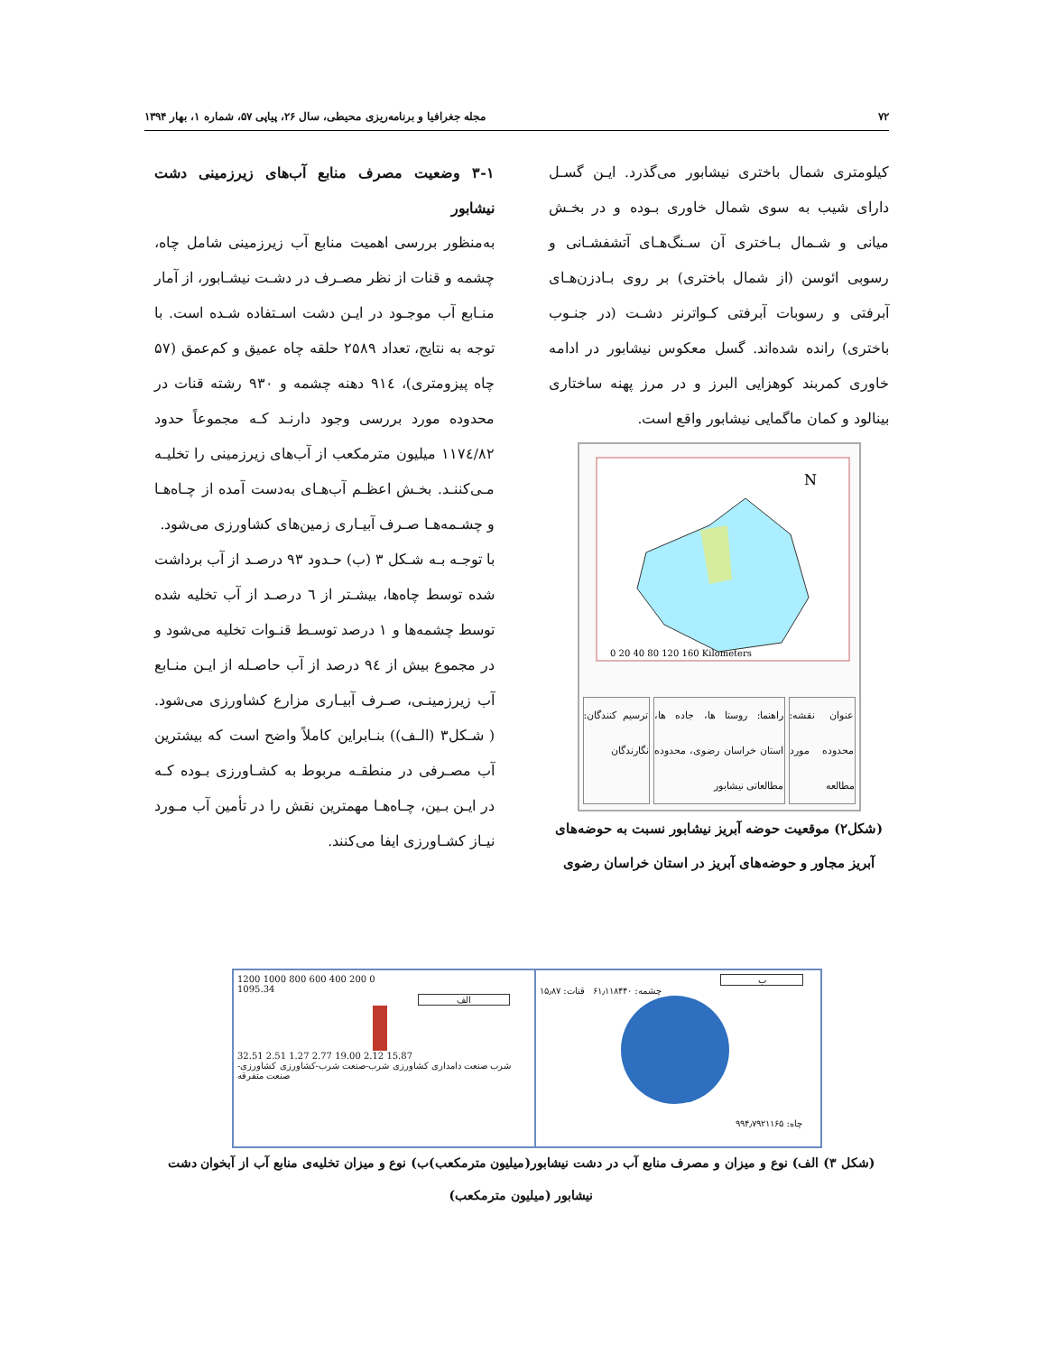۷۲ مجله جغرافیا و برنامه‌ریزی محیطی، سال ۲۶، پیاپی ۵۷، شماره ۱، بهار ۱۳۹۴
کیلومتری شمال باختری نیشابور می‌گذرد. ایـن گسـل دارای شیب به سوی شمال خاوری بـوده و در بخـش میانی و شـمال بـاختری آن سـنگ‌هـای آتشفشـانی و رسوبی ائوسن (از شمال باختری) بر روی بـادزن‌هـای آبرفتی و رسوبات آبرفتی کـواترنر دشـت (در جنـوب باختری) رانده شده‌اند. گسل معکوس نیشابور در ادامه خاوری کمربند کوهزایی البرز و در مرز پهنه ساختاری بینالود و کمان ماگمایی نیشابور واقع است.
N
0 20 40 80 120 160 Kilometers
عنوان نقشه: محدوده مورد مطالعه راهنما: روستا ها، جاده ها، استان خراسان رضوی، محدوده مطالعاتی نیشابور
ترسیم کنندگان: نگارندگان
(شکل۲) موقعیت حوضه آبریز نیشابور نسبت به حوضه‌های آبریز مجاور و حوضه‌های آبریز در استان خراسان رضوی
۳-۱ وضعیت مصرف منابع آب‌های زیرزمینی دشت نیشابور
به‌منظور بررسی اهمیت منابع آب زیرزمینی شامل چاه، چشمه و قنات از نظر مصـرف در دشـت نیشـابور، از آمار منـابع آب موجـود در ایـن دشت اسـتفاده شـده است. با توجه به نتایج، تعداد ۲۵۸۹ حلقه چاه عمیق و کم‌عمق (۵۷ چاه پیزومتری)، ۹۱٤ دهنه چشمه و ۹۳۰ رشته قنات در محدوده مورد بررسی وجود دارنـد کـه مجموعاً حدود ۱۱۷٤/۸۲ میلیون مترمکعب از آب‌های زیرزمینی را تخلیـه مـی‌کننـد. بخـش اعظـم آب‌هـای به‌دست آمده از چـاه‌هـا و چشـمه‌هـا صـرف آبیـاری زمین‌های کشاورزی می‌شود.
با توجـه بـه شـکل ۳ (ب) حـدود ۹۳ درصـد از آب برداشت شده توسط چاه‌ها، بیشـتر از ٦ درصـد از آب تخلیه شده توسط چشمه‌ها و ۱ درصد توسـط قنـوات تخلیه می‌شود و در مجموع بیش از ۹٤ درصد از آب حاصـله از ایـن منـابع آب زیرزمینـی، صـرف آبیـاری مزارع کشاورزی می‌شود. ( شـکل۳ (الـف)) بنـابراین کاملاً واضح است که بیشترین آب مصـرفی در منطقـه مربوط به کشـاورزی بـوده کـه در ایـن بـین، چـاه‌هـا مهمترین نقش را در تأمین آب مـورد نیـاز کشـاورزی ایفا می‌کنند.
1200 1000 800 600 400 200 0
1095.34
الف
32.51 2.51 1.27 2.77 19.00 2.12 15.87
شرب صنعت دامداری کشاورزی شرب-صنعت شرب-کشاورزی کشاورزی-صنعت متفرقه
ب
چشمه: ۶۱٫۱۱۸۴۴۰ قنات: ۱۵٫۸۷
چاه: ۹۹۴٫۷۹۲۱۱۶۵
(شکل ۳) الف) نوع و میزان و مصرف منابع آب در دشت نیشابور(میلیون مترمکعب)ب) نوع و میزان تخلیه‌ی منابع آب از آبخوان دشت نیشابور (میلیون مترمکعب)